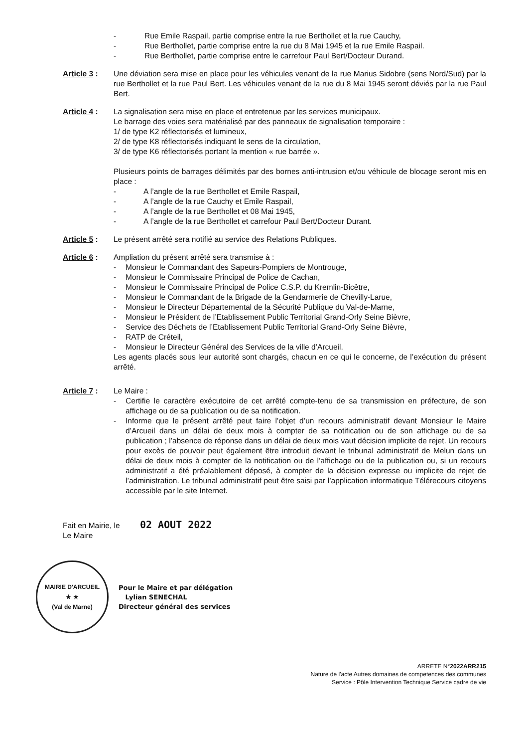- Rue Emile Raspail, partie comprise entre la rue Berthollet et la rue Cauchy,
- Rue Berthollet, partie comprise entre la rue du 8 Mai 1945 et la rue Emile Raspail.
- Rue Berthollet, partie comprise entre le carrefour Paul Bert/Docteur Durand.
Article 3 :
Une déviation sera mise en place pour les véhicules venant de la rue Marius Sidobre (sens Nord/Sud) par la rue Berthollet et la rue Paul Bert. Les véhicules venant de la rue du 8 Mai 1945 seront déviés par la rue Paul Bert.
Article 4 :
La signalisation sera mise en place et entretenue par les services municipaux.
Le barrage des voies sera matérialisé par des panneaux de signalisation temporaire :
1/ de type K2 réflectorisés et lumineux,
2/ de type K8 réflectorisés indiquant le sens de la circulation,
3/ de type K6 réflectorisés portant la mention « rue barrée ».
Plusieurs points de barrages délimités par des bornes anti-intrusion et/ou véhicule de blocage seront mis en place :
- A l’angle de la rue Berthollet et Emile Raspail,
- A l’angle de la rue Cauchy et Emile Raspail,
- A l’angle de la rue Berthollet et 08 Mai 1945,
- A l’angle de la rue Berthollet et carrefour Paul Bert/Docteur Durant.
Article 5 :
Le présent arrêté sera notifié au service des Relations Publiques.
Article 6 :
Ampliation du présent arrêté sera transmise à :
- Monsieur le Commandant des Sapeurs-Pompiers de Montrouge,
- Monsieur le Commissaire Principal de Police de Cachan,
- Monsieur le Commissaire Principal de Police C.S.P. du Kremlin-Bicêtre,
- Monsieur le Commandant de la Brigade de la Gendarmerie de Chevilly-Larue,
- Monsieur le Directeur Départemental de la Sécurité Publique du Val-de-Marne,
- Monsieur le Président de l’Etablissement Public Territorial Grand-Orly Seine Bièvre,
- Service des Déchets de l’Etablissement Public Territorial Grand-Orly Seine Bièvre,
- RATP de Créteil,
- Monsieur le Directeur Général des Services de la ville d’Arcueil.
Les agents placés sous leur autorité sont chargés, chacun en ce qui le concerne, de l’exécution du présent arrêté.
Article 7 :
Le Maire :
- Certifie le caractère exécutoire de cet arrêté compte-tenu de sa transmission en préfecture, de son affichage ou de sa publication ou de sa notification.
- Informe que le présent arrêté peut faire l’objet d’un recours administratif devant Monsieur le Maire d’Arcueil dans un délai de deux mois à compter de sa notification ou de son affichage ou de sa publication ; l’absence de réponse dans un délai de deux mois vaut décision implicite de rejet. Un recours pour excès de pouvoir peut également être introduit devant le tribunal administratif de Melun dans un délai de deux mois à compter de la notification ou de l’affichage ou de la publication ou, si un recours administratif a été préalablement déposé, à compter de la décision expresse ou implicite de rejet de l’administration. Le tribunal administratif peut être saisi par l’application informatique Télérecours citoyens accessible par le site Internet.
Fait en Mairie, le 02 AOUT 2022
Le Maire
MAIRIE D'ARCUEIL
★ ★
(Val de Marne)
Pour le Maire et par délégation
Lylian SENECHAL
Directeur général des services
ARRETE N°2022ARR215
Nature de l'acte Autres domaines de competences des communes
Service : Pôle Intervention Technique Service cadre de vie